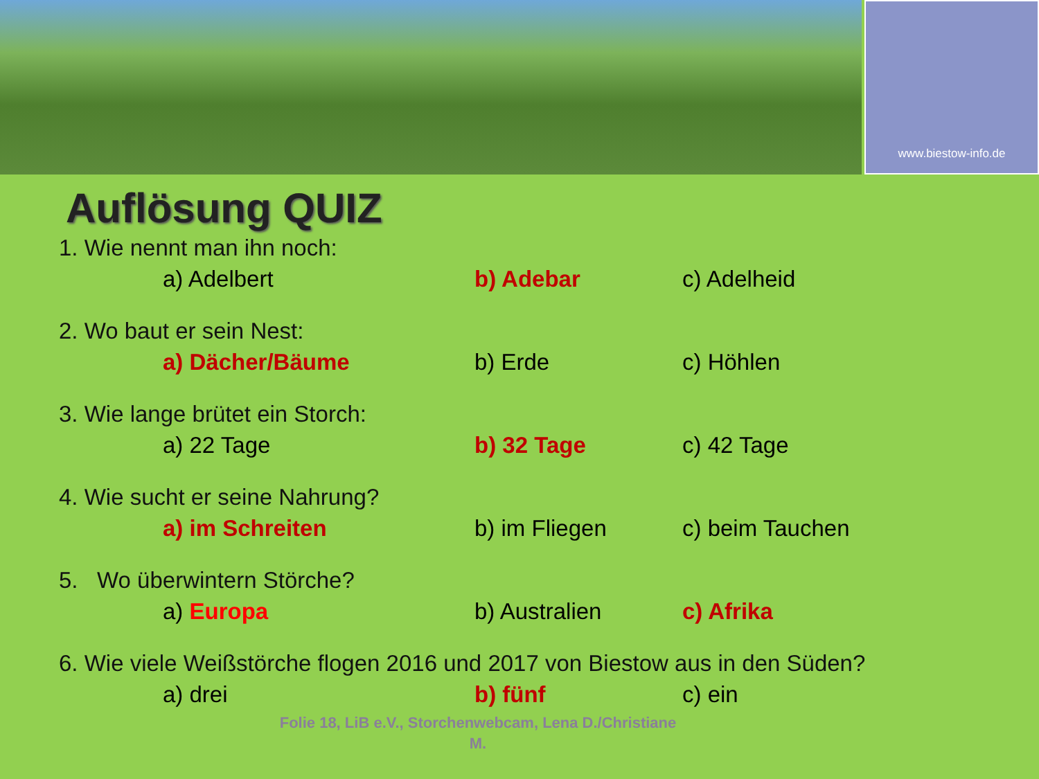www.biestow-info.de
Auflösung QUIZ
1. Wie nennt man ihn noch:
a) Adelbert b) Adebar c) Adelheid
2. Wo baut er sein Nest:
a) Dächer/Bäume b) Erde c) Höhlen
3. Wie lange brütet ein Storch:
a) 22 Tage b) 32 Tage c) 42 Tage
4. Wie sucht er seine Nahrung?
a) im Schreiten b) im Fliegen c) beim Tauchen
5. Wo überwintern Störche?
a) Europa b) Australien c) Afrika
6. Wie viele Weißstörche flogen 2016 und 2017 von Biestow aus in den Süden?
a) drei b) fünf c) ein
Folie 18, LiB e.V., Storchenwebcam, Lena D./Christiane M.